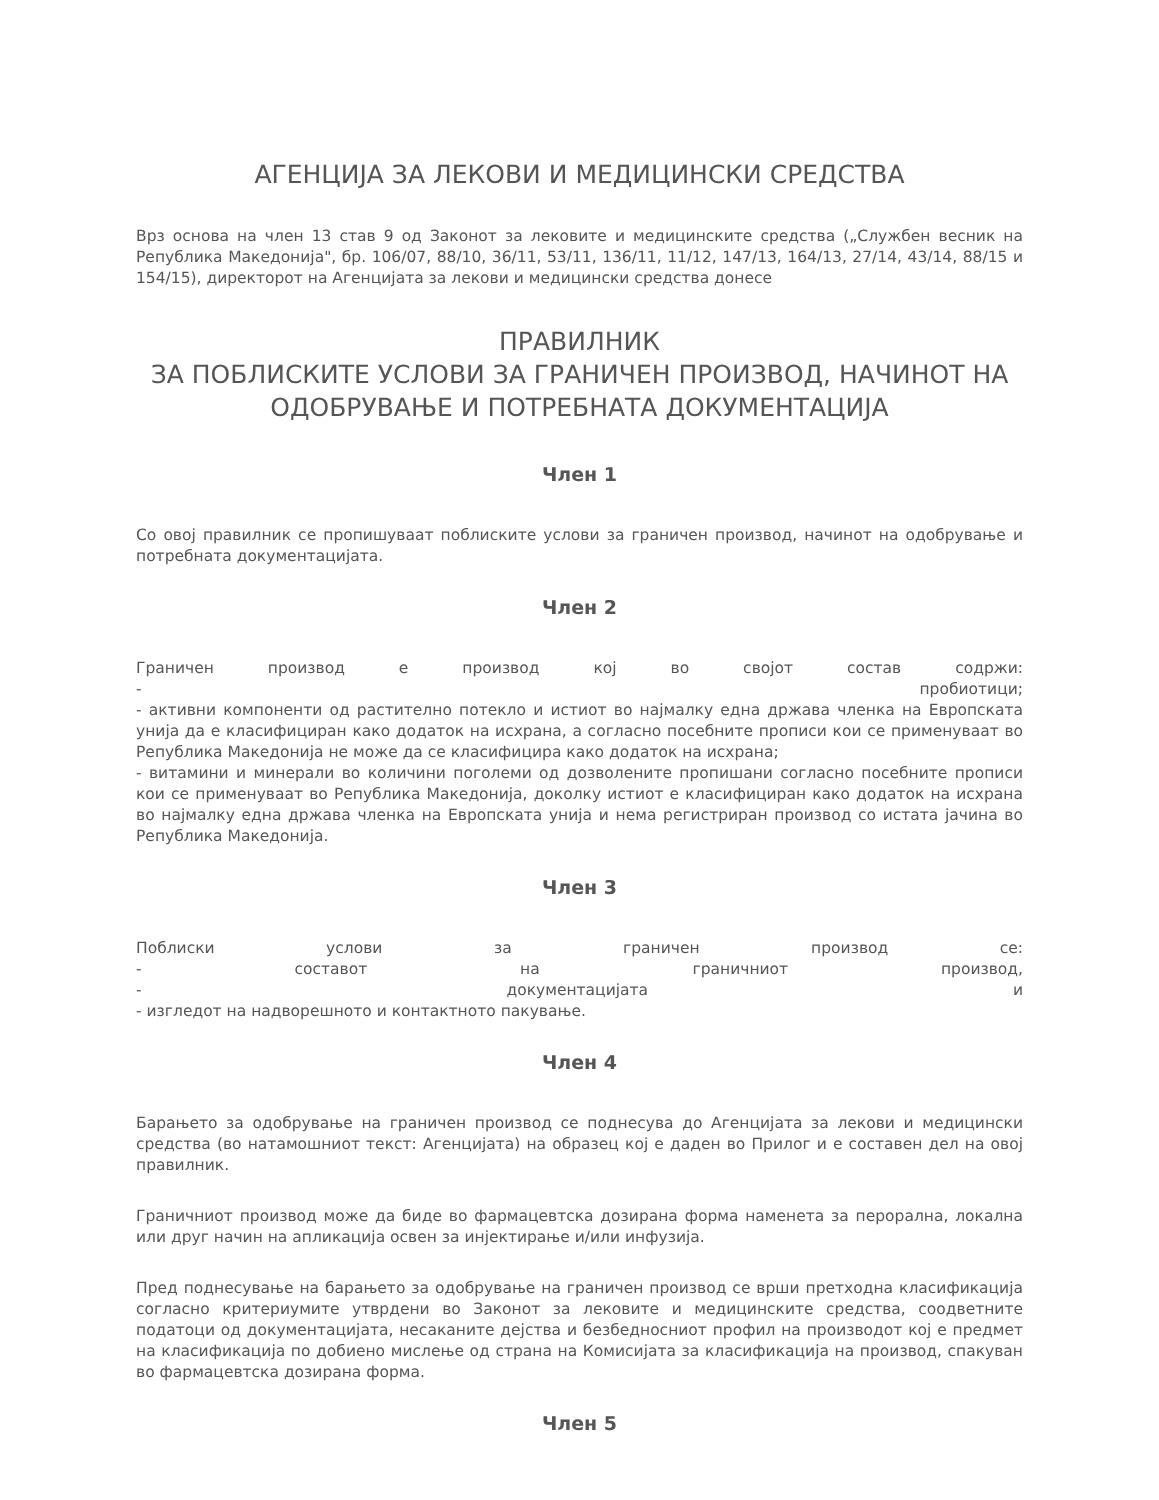АГЕНЦИЈА ЗА ЛЕКОВИ И МЕДИЦИНСКИ СРЕДСТВА
Врз основа на член 13 став 9 од Законот за лековите и медицинските средства („Службен весник на Република Македонија", бр. 106/07, 88/10, 36/11, 53/11, 136/11, 11/12, 147/13, 164/13, 27/14, 43/14, 88/15 и 154/15), директорот на Агенцијата за лекови и медицински средства донесе
ПРАВИЛНИК
ЗА ПОБЛИСКИТЕ УСЛОВИ ЗА ГРАНИЧЕН ПРОИЗВОД, НАЧИНОТ НА ОДОБРУВАЊЕ И ПОТРЕБНАТА ДОКУМЕНТАЦИЈА
Член 1
Со овој правилник се пропишуваат поблиските услови за граничен производ, начинот на одобрување и потребната документацијата.
Член 2
Граничен производ е производ кој во својот состав содржи:
- пробиотици;
- активни компоненти од растително потекло и истиот во најмалку една држава членка на Европската унија да е класифициран како додаток на исхрана, а согласно посебните прописи кои се применуваат во Република Македонија не може да се класифицира како додаток на исхрана;
- витамини и минерали во количини поголеми од дозволените пропишани согласно посебните прописи кои се применуваат во Република Македонија, доколку истиот е класифициран како додаток на исхрана во најмалку една држава членка на Европската унија и нема регистриран производ со истата јачина во Република Македонија.
Член 3
Поблиски услови за граничен производ се:
- составот на граничниот производ,
- документацијата и
- изгледот на надворешното и контактното пакување.
Член 4
Барањето за одобрување на граничен производ се поднесува до Агенцијата за лекови и медицински средства (во натамошниот текст: Агенцијата) на образец кој е даден во Прилог и е составен дел на овој правилник.
Граничниот производ може да биде во фармацевтска дозирана форма наменета за перорална, локална или друг начин на апликација освен за инјектирање и/или инфузија.
Пред поднесување на барањето за одобрување на граничен производ се врши претходна класификација согласно критериумите утврдени во Законот за лековите и медицинските средства, соодветните податоци од документацијата, несаканите дејства и безбедносниот профил на производот кој е предмет на класификација по добиено мислење од страна на Комисијата за класификација на производ, спакуван во фармацевтска дозирана форма.
Член 5